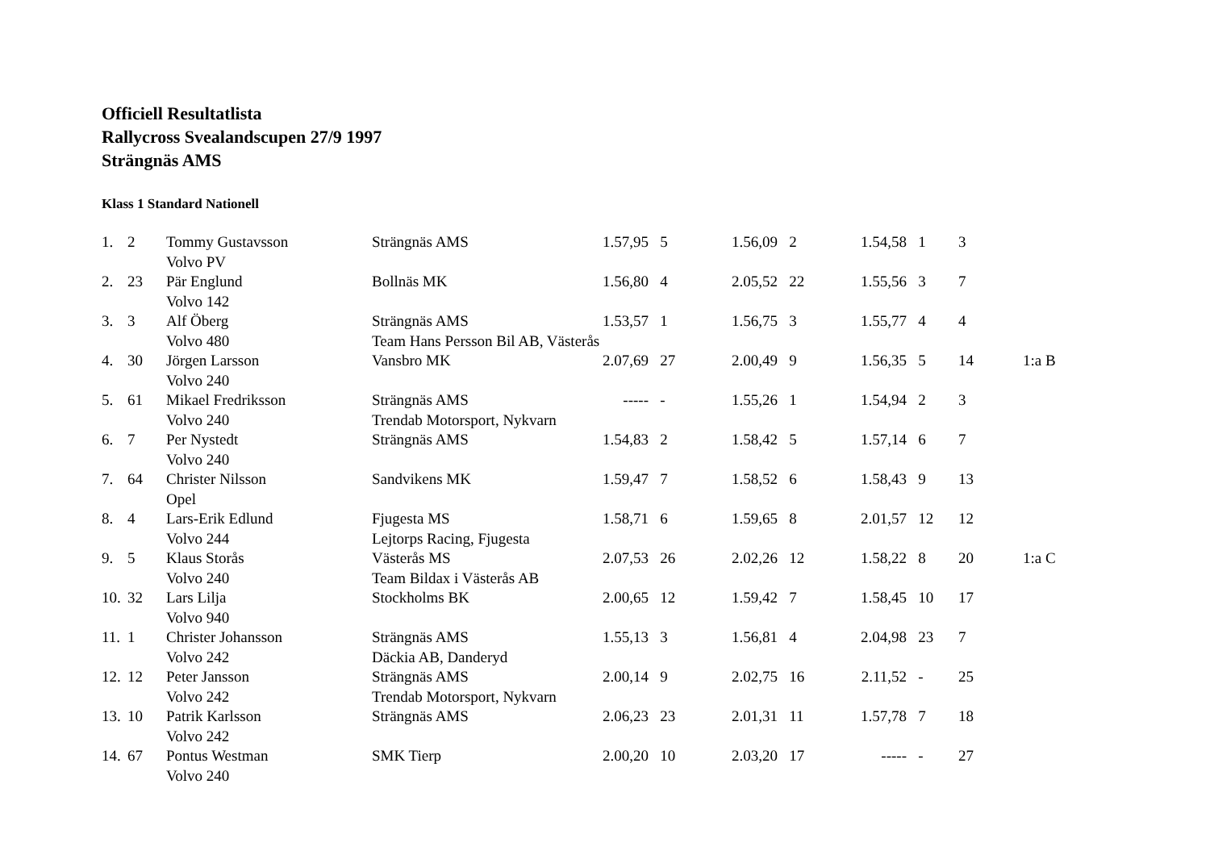Officiell Resultatlista
Rallycross Svealandscupen 27/9 1997
Strängnäs AMS
Klass 1 Standard Nationell
| 1. | 2 | Tommy Gustavsson | Strängnäs AMS | 1.57,95 | 5 | 1.56,09 | 2 | 1.54,58 | 1 | 3 | |
| | | Volvo PV | | | | | | | | | |
| 2. | 23 | Pär Englund | Bollnäs MK | 1.56,80 | 4 | 2.05,52 | 22 | 1.55,56 | 3 | 7 | |
| | | Volvo 142 | | | | | | | | | |
| 3. | 3 | Alf Öberg | Strängnäs AMS | 1.53,57 | 1 | 1.56,75 | 3 | 1.55,77 | 4 | 4 | |
| | | Volvo 480 | Team Hans Persson Bil AB, Västerås | | | | | | | | |
| 4. | 30 | Jörgen Larsson | Vansbro MK | 2.07,69 | 27 | 2.00,49 | 9 | 1.56,35 | 5 | 14 | 1:a B |
| | | Volvo 240 | | | | | | | | | |
| 5. | 61 | Mikael Fredriksson | Strängnäs AMS | ----- | - | 1.55,26 | 1 | 1.54,94 | 2 | 3 | |
| | | Volvo 240 | Trendab Motorsport, Nykvarn | | | | | | | | |
| 6. | 7 | Per Nystedt | Strängnäs AMS | 1.54,83 | 2 | 1.58,42 | 5 | 1.57,14 | 6 | 7 | |
| | | Volvo 240 | | | | | | | | | |
| 7. | 64 | Christer Nilsson | Sandvikens MK | 1.59,47 | 7 | 1.58,52 | 6 | 1.58,43 | 9 | 13 | |
| | | Opel | | | | | | | | | |
| 8. | 4 | Lars-Erik Edlund | Fjugesta MS | 1.58,71 | 6 | 1.59,65 | 8 | 2.01,57 | 12 | 12 | |
| | | Volvo 244 | Lejtorps Racing, Fjugesta | | | | | | | | |
| 9. | 5 | Klaus Storås | Västerås MS | 2.07,53 | 26 | 2.02,26 | 12 | 1.58,22 | 8 | 20 | 1:a C |
| | | Volvo 240 | Team Bildax i Västerås AB | | | | | | | | |
| 10. | 32 | Lars Lilja | Stockholms BK | 2.00,65 | 12 | 1.59,42 | 7 | 1.58,45 | 10 | 17 | |
| | | Volvo 940 | | | | | | | | | |
| 11. | 1 | Christer Johansson | Strängnäs AMS | 1.55,13 | 3 | 1.56,81 | 4 | 2.04,98 | 23 | 7 | |
| | | Volvo 242 | Däckia AB, Danderyd | | | | | | | | |
| 12. | 12 | Peter Jansson | Strängnäs AMS | 2.00,14 | 9 | 2.02,75 | 16 | 2.11,52 | - | 25 | |
| | | Volvo 242 | Trendab Motorsport, Nykvarn | | | | | | | | |
| 13. | 10 | Patrik Karlsson | Strängnäs AMS | 2.06,23 | 23 | 2.01,31 | 11 | 1.57,78 | 7 | 18 | |
| | | Volvo 242 | | | | | | | | | |
| 14. | 67 | Pontus Westman | SMK Tierp | 2.00,20 | 10 | 2.03,20 | 17 | ----- | - | 27 | |
| | | Volvo 240 | | | | | | | | | |